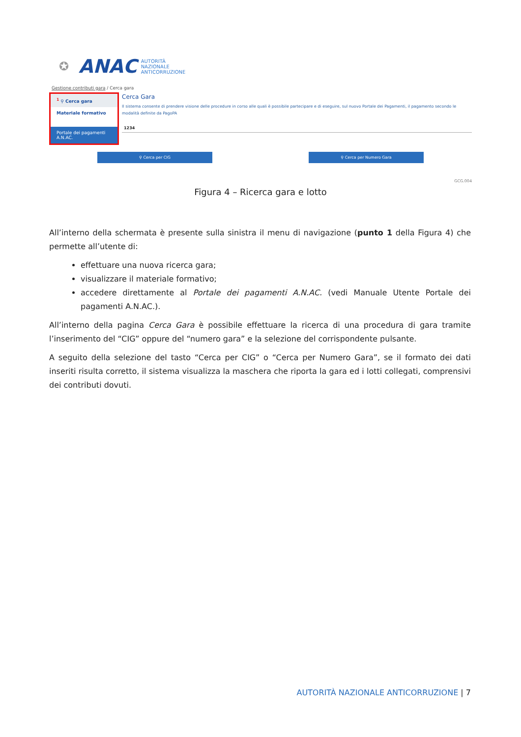✪ ANAC AUTORITÀ
NAZIONALE
ANTICORRUZIONE
Gestione contributi gara / Cerca gara
<sup>1</sup> ⚲ Cerca gara
Materiale formativo
Portale dei pagamenti A.N.AC.
Cerca Gara
Il sistema consente di prendere visione delle procedure in corso alle quali è possibile partecipare e di eseguire, sul nuovo Portale dei Pagamenti, il pagamento secondo le modalità definite da PagoPA
1234
⚲ Cerca per CIG ⚲ Cerca per Numero Gara
GCG.004
Figura 4 – Ricerca gara e lotto
All’interno della schermata è presente sulla sinistra il menu di navigazione (punto 1 della Figura 4) che permette all’utente di:
effettuare una nuova ricerca gara;
visualizzare il materiale formativo;
accedere direttamente al Portale dei pagamenti A.N.AC. (vedi Manuale Utente Portale dei pagamenti A.N.AC.).
All’interno della pagina Cerca Gara è possibile effettuare la ricerca di una procedura di gara tramite l’inserimento del “CIG” oppure del “numero gara” e la selezione del corrispondente pulsante.
A seguito della selezione del tasto “Cerca per CIG” o “Cerca per Numero Gara”, se il formato dei dati inseriti risulta corretto, il sistema visualizza la maschera che riporta la gara ed i lotti collegati, comprensivi dei contributi dovuti.
AUTORITÀ NAZIONALE ANTICORRUZIONE | 7